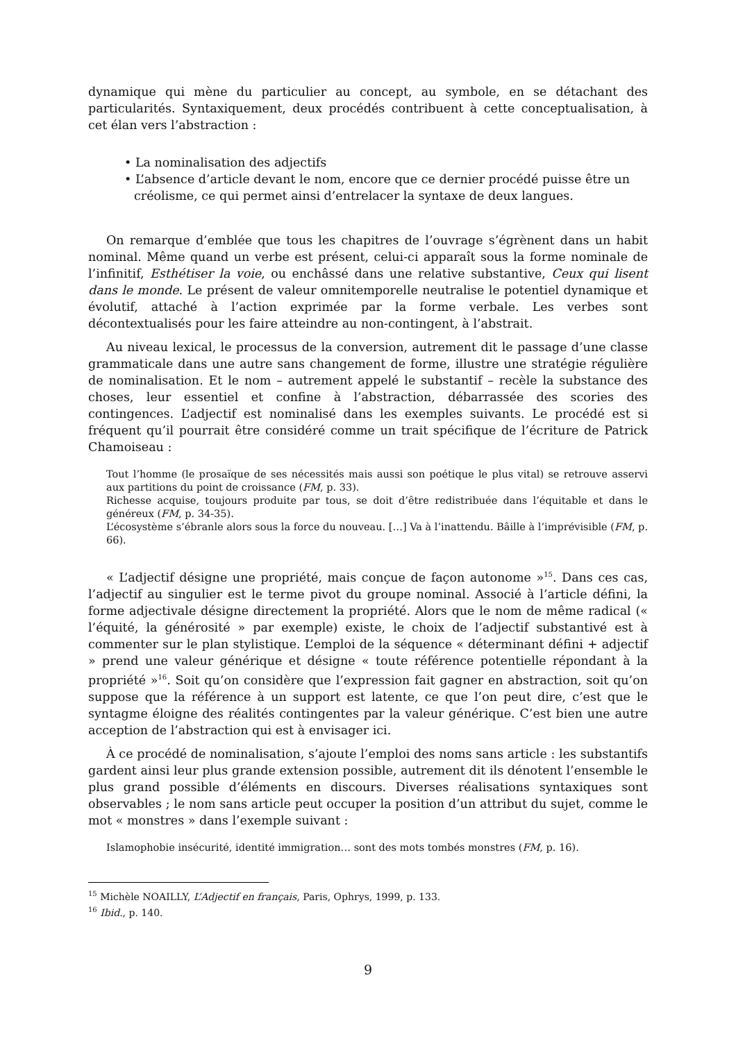dynamique qui mène du particulier au concept, au symbole, en se détachant des particularités. Syntaxiquement, deux procédés contribuent à cette conceptualisation, à cet élan vers l’abstraction :
• La nominalisation des adjectifs
• L’absence d’article devant le nom, encore que ce dernier procédé puisse être un créolisme, ce qui permet ainsi d’entrelacer la syntaxe de deux langues.
On remarque d’emblée que tous les chapitres de l’ouvrage s’égrènent dans un habit nominal. Même quand un verbe est présent, celui-ci apparaît sous la forme nominale de l’infinitif, Esthétiser la voie, ou enchâssé dans une relative substantive, Ceux qui lisent dans le monde. Le présent de valeur omnitemporelle neutralise le potentiel dynamique et évolutif, attaché à l’action exprimée par la forme verbale. Les verbes sont décontextualisés pour les faire atteindre au non-contingent, à l’abstrait.
Au niveau lexical, le processus de la conversion, autrement dit le passage d’une classe grammaticale dans une autre sans changement de forme, illustre une stratégie régulière de nominalisation. Et le nom – autrement appelé le substantif – recèle la substance des choses, leur essentiel et confine à l’abstraction, débarrassée des scories des contingences. L’adjectif est nominalisé dans les exemples suivants. Le procédé est si fréquent qu’il pourrait être considéré comme un trait spécifique de l’écriture de Patrick Chamoiseau :
Tout l’homme (le prosaïque de ses nécessités mais aussi son poétique le plus vital) se retrouve asservi aux partitions du point de croissance (FM, p. 33).
Richesse acquise, toujours produite par tous, se doit d’être redistribuée dans l’équitable et dans le généreux (FM, p. 34-35).
L’écosystème s’ébranle alors sous la force du nouveau. […] Va à l’inattendu. Bâille à l’imprévisible (FM, p. 66).
« L’adjectif désigne une propriété, mais conçue de façon autonome »<sup>15</sup>. Dans ces cas, l’adjectif au singulier est le terme pivot du groupe nominal. Associé à l’article défini, la forme adjectivale désigne directement la propriété. Alors que le nom de même radical (« l’équité, la générosité » par exemple) existe, le choix de l’adjectif substantivé est à commenter sur le plan stylistique. L’emploi de la séquence « déterminant défini + adjectif » prend une valeur générique et désigne « toute référence potentielle répondant à la propriété »<sup>16</sup>. Soit qu’on considère que l’expression fait gagner en abstraction, soit qu’on suppose que la référence à un support est latente, ce que l’on peut dire, c’est que le syntagme éloigne des réalités contingentes par la valeur générique. C’est bien une autre acception de l’abstraction qui est à envisager ici.
À ce procédé de nominalisation, s’ajoute l’emploi des noms sans article : les substantifs gardent ainsi leur plus grande extension possible, autrement dit ils dénotent l’ensemble le plus grand possible d’éléments en discours. Diverses réalisations syntaxiques sont observables ; le nom sans article peut occuper la position d’un attribut du sujet, comme le mot « monstres » dans l’exemple suivant :
Islamophobie insécurité, identité immigration… sont des mots tombés monstres (FM, p. 16).
<sup>15</sup> Michèle NOAILLY, L’Adjectif en français, Paris, Ophrys, 1999, p. 133.
<sup>16</sup> Ibid., p. 140.
9